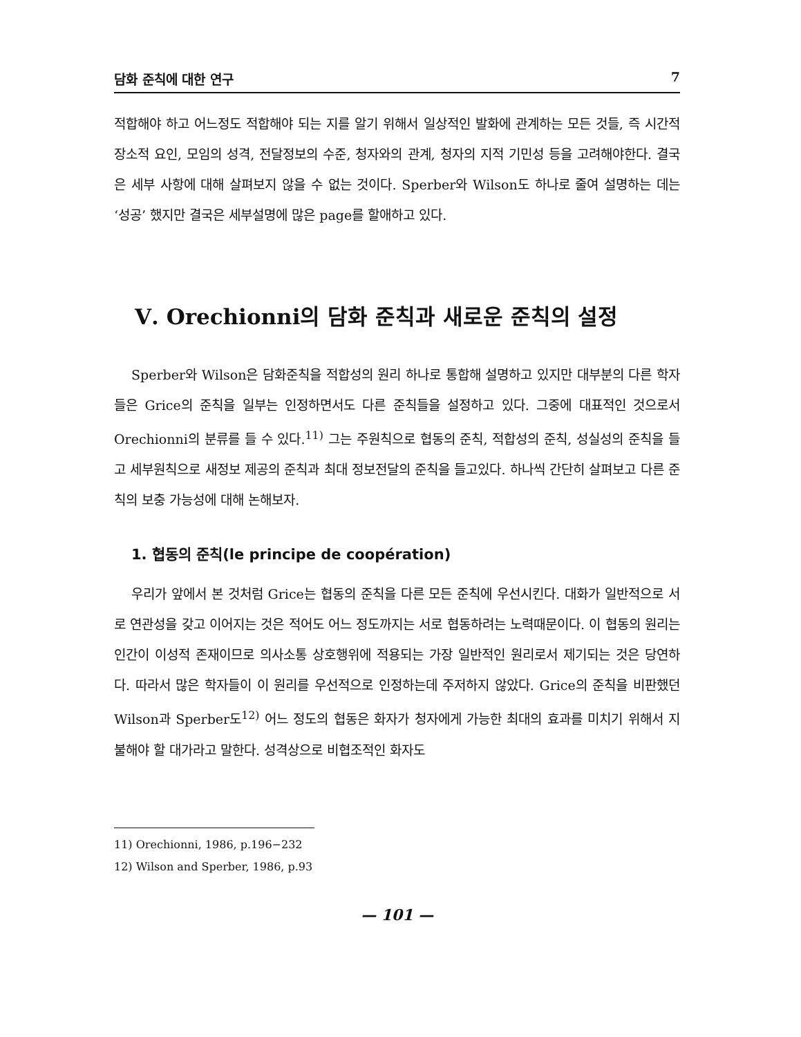담화 준칙에 대한 연구 7
적합해야 하고 어느정도 적합해야 되는 지를 알기 위해서 일상적인 발화에 관계하는 모든 것들, 즉 시간적 장소적 요인, 모임의 성격, 전달정보의 수준, 청자와의 관계, 청자의 지적 기민성 등을 고려해야한다. 결국은 세부 사항에 대해 살펴보지 않을 수 없는 것이다. Sperber와 Wilson도 하나로 줄여 설명하는 데는 ‘성공’ 했지만 결국은 세부설명에 많은 page를 할애하고 있다.
Ⅴ. Orechionni의 담화 준칙과 새로운 준칙의 설정
Sperber와 Wilson은 담화준칙을 적합성의 원리 하나로 통합해 설명하고 있지만 대부분의 다른 학자들은 Grice의 준칙을 일부는 인정하면서도 다른 준칙들을 설정하고 있다. 그중에 대표적인 것으로서 Orechionni의 분류를 들 수 있다.<sup>11)</sup> 그는 주원칙으로 협동의 준칙, 적합성의 준칙, 성실성의 준칙을 들고 세부원칙으로 새정보 제공의 준칙과 최대 정보전달의 준칙을 들고있다. 하나씩 간단히 살펴보고 다른 준칙의 보충 가능성에 대해 논해보자.
1. 협동의 준칙(le principe de coopération)
우리가 앞에서 본 것처럼 Grice는 협동의 준칙을 다른 모든 준칙에 우선시킨다. 대화가 일반적으로 서로 연관성을 갖고 이어지는 것은 적어도 어느 정도까지는 서로 협동하려는 노력때문이다. 이 협동의 원리는 인간이 이성적 존재이므로 의사소통 상호행위에 적용되는 가장 일반적인 원리로서 제기되는 것은 당연하다. 따라서 많은 학자들이 이 원리를 우선적으로 인정하는데 주저하지 않았다. Grice의 준칙을 비판했던 Wilson과 Sperber도<sup>12)</sup> 어느 정도의 협동은 화자가 청자에게 가능한 최대의 효과를 미치기 위해서 지불해야 할 대가라고 말한다. 성격상으로 비협조적인 화자도
11) Orechionni, 1986, p.196−232
12) Wilson and Sperber, 1986, p.93
— 101 —